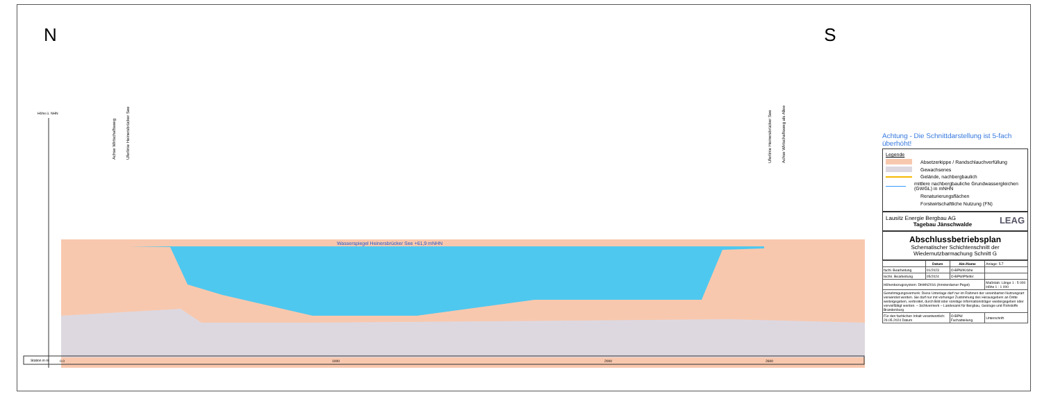N S
Höhe ü. NHN
Wasserspiegel Heinersbrücker See +61,9 mNHN
Achse Wirtschaftsweg
Uferlinie Heinersbrücker See
Uferlinie Heinersbrücker See
Achse Wirtschaftsweg als Allee
Station in m
0.0
1000
2000
2600
Achtung - Die Schnittdarstellung ist 5-fach überhöht!
Legende
Absetzerkippe / Randschlauchverfüllung
Gewachsenes
Gelände, nachbergbaulich
mittlere nachbergbauliche Grundwassergleichen (GWGL) in mNHN
Renaturierungsflächen
Forstwirtschaftliche Nutzung (FN)
Lausitz Energie Bergbau AG LEAG
Tagebau Jänschwalde
Abschlussbetriebsplan
Schematischer Schichtenschnitt der Wiedernutzbarmachung Schnitt G
| | Datum | Abt./Name | Anlage: 5.7 |
| fachl. Bearbeitung | 01/2023 | O-BPW/Krähe | |
| techn. Bearbeitung | 05/2024 | O-BPW/Pfeifer | |
| Höhenbezugssystem: DHHN2016 (Amsterdamer Pegel) | | | Maßstab: Länge 1 : 5 000 Höhe 1 : 1 000 |
| Genehmigungsvermerk: Diese Unterlage darf nur im Rahmen der vereinbarten Nutzungsart verwendet werden. Sie darf nur mit vorheriger Zustimmung des Herausgebers an Dritte weitergegeben, verbreitet, durch Bild oder sonstige Informationsträger wiedergegeben oder vervielfältigt werden. – Sichtvermerk – Landesamt für Bergbau, Geologie und Rohstoffe Brandenburg | | | |
| Für den fachlichen Inhalt verantwortlich: 29.05.2024 Datum | | O-BPW Fachabteilung | Unterschrift |